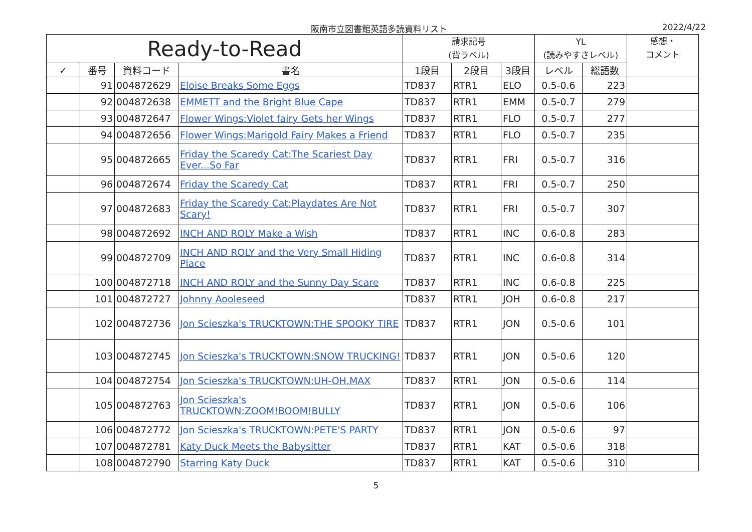阪南市立図書館英語多読資料リスト 2022/4/22
| Ready-to-Read | | | | 請求記号 (背ラベル) | | | YL (読みやすさレベル) | | 感想・ コメント |
| --- | --- | --- | --- | --- | --- | --- | --- | --- | --- |
| ✓ | 番号 | 資料コード | 書名 | 1段目 | 2段目 | 3段目 | レベル | 総語数 | |
| | 91 | 004872629 | Eloise Breaks Some Eggs | TD837 | RTR1 | ELO | 0.5-0.6 | 223 | |
| | 92 | 004872638 | EMMETT and the Bright Blue Cape | TD837 | RTR1 | EMM | 0.5-0.7 | 279 | |
| | 93 | 004872647 | Flower Wings:Violet fairy Gets her Wings | TD837 | RTR1 | FLO | 0.5-0.7 | 277 | |
| | 94 | 004872656 | Flower Wings:Marigold Fairy Makes a Friend | TD837 | RTR1 | FLO | 0.5-0.7 | 235 | |
| | 95 | 004872665 | Friday the Scaredy Cat:The Scariest Day Ever...So Far | TD837 | RTR1 | FRI | 0.5-0.7 | 316 | |
| | 96 | 004872674 | Friday the Scaredy Cat | TD837 | RTR1 | FRI | 0.5-0.7 | 250 | |
| | 97 | 004872683 | Friday the Scaredy Cat:Playdates Are Not Scary! | TD837 | RTR1 | FRI | 0.5-0.7 | 307 | |
| | 98 | 004872692 | INCH AND ROLY Make a Wish | TD837 | RTR1 | INC | 0.6-0.8 | 283 | |
| | 99 | 004872709 | INCH AND ROLY and the Very Small Hiding Place | TD837 | RTR1 | INC | 0.6-0.8 | 314 | |
| | 100 | 004872718 | INCH AND ROLY and the Sunny Day Scare | TD837 | RTR1 | INC | 0.6-0.8 | 225 | |
| | 101 | 004872727 | Johnny Aooleseed | TD837 | RTR1 | JOH | 0.6-0.8 | 217 | |
| | 102 | 004872736 | Jon Scieszka's TRUCKTOWN:THE SPOOKY TIRE | TD837 | RTR1 | JON | 0.5-0.6 | 101 | |
| | 103 | 004872745 | Jon Scieszka's TRUCKTOWN:SNOW TRUCKING! | TD837 | RTR1 | JON | 0.5-0.6 | 120 | |
| | 104 | 004872754 | Jon Scieszka's TRUCKTOWN:UH-OH,MAX | TD837 | RTR1 | JON | 0.5-0.6 | 114 | |
| | 105 | 004872763 | Jon Scieszka's TRUCKTOWN:ZOOM!BOOM!BULLY | TD837 | RTR1 | JON | 0.5-0.6 | 106 | |
| | 106 | 004872772 | Jon Scieszka's TRUCKTOWN:PETE'S PARTY | TD837 | RTR1 | JON | 0.5-0.6 | 97 | |
| | 107 | 004872781 | Katy Duck Meets the Babysitter | TD837 | RTR1 | KAT | 0.5-0.6 | 318 | |
| | 108 | 004872790 | Starring Katy Duck | TD837 | RTR1 | KAT | 0.5-0.6 | 310 | |
5